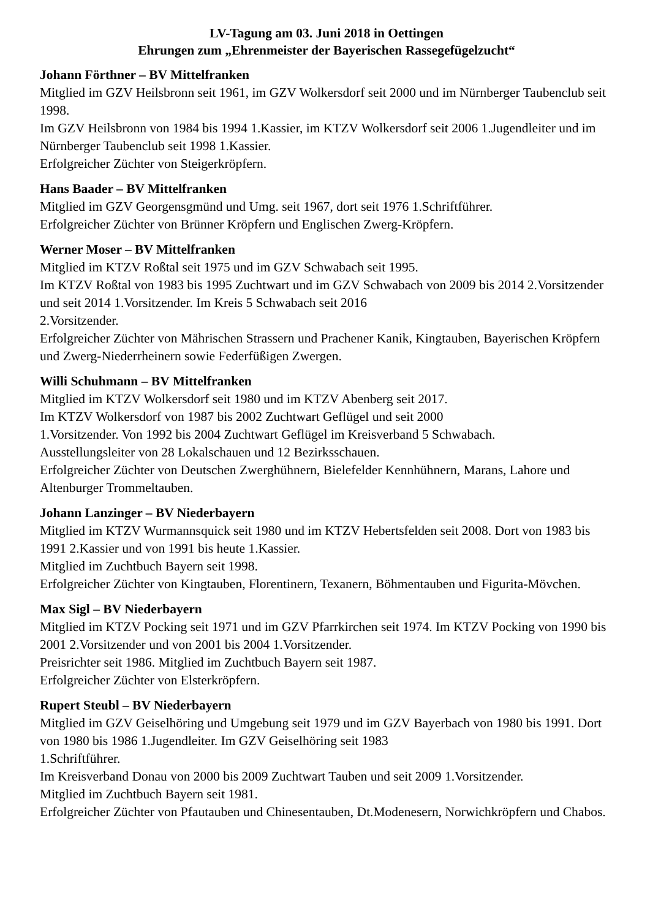LV-Tagung am 03. Juni 2018 in Oettingen
Ehrungen zum „Ehrenmeister der Bayerischen Rassegefügelzucht“
Johann Förthner – BV Mittelfranken
Mitglied im GZV Heilsbronn seit 1961, im GZV Wolkersdorf seit 2000 und im Nürnberger Taubenclub seit 1998.
Im GZV Heilsbronn von 1984 bis 1994 1.Kassier, im KTZV Wolkersdorf seit 2006 1.Jugendleiter und im Nürnberger Taubenclub seit 1998 1.Kassier.
Erfolgreicher Züchter von Steigerkröpfern.
Hans Baader – BV Mittelfranken
Mitglied im GZV Georgensgmünd und Umg. seit 1967, dort seit 1976 1.Schriftführer.
Erfolgreicher Züchter von Brünner Kröpfern und Englischen Zwerg-Kröpfern.
Werner Moser – BV Mittelfranken
Mitglied im KTZV Roßtal seit 1975 und im GZV Schwabach seit 1995.
Im KTZV Roßtal von 1983 bis 1995 Zuchtwart und im GZV Schwabach von 2009 bis 2014 2.Vorsitzender und seit 2014 1.Vorsitzender. Im Kreis 5 Schwabach seit 2016
2.Vorsitzender.
Erfolgreicher Züchter von Mährischen Strassern und Prachener Kanik, Kingtauben, Bayerischen Kröpfern und Zwerg-Niederrheinern sowie Federfüßigen Zwergen.
Willi Schuhmann – BV Mittelfranken
Mitglied im KTZV Wolkersdorf seit 1980 und im KTZV Abenberg seit 2017.
Im KTZV Wolkersdorf von 1987 bis 2002 Zuchtwart Geflügel und seit 2000
1.Vorsitzender. Von 1992 bis 2004 Zuchtwart Geflügel im Kreisverband 5 Schwabach.
Ausstellungsleiter von 28 Lokalschauen und 12 Bezirksschauen.
Erfolgreicher Züchter von Deutschen Zwerghühnern, Bielefelder Kennhühnern, Marans, Lahore und Altenburger Trommeltauben.
Johann Lanzinger – BV Niederbayern
Mitglied im KTZV Wurmannsquick seit 1980 und im KTZV Hebertsfelden seit 2008. Dort von 1983 bis 1991 2.Kassier und von 1991 bis heute 1.Kassier.
Mitglied im Zuchtbuch Bayern seit 1998.
Erfolgreicher Züchter von Kingtauben, Florentinern, Texanern, Böhmentauben und Figurita-Mövchen.
Max Sigl – BV Niederbayern
Mitglied im KTZV Pocking seit 1971 und im GZV Pfarrkirchen seit 1974. Im KTZV Pocking von 1990 bis 2001 2.Vorsitzender und von 2001 bis 2004 1.Vorsitzender.
Preisrichter seit 1986. Mitglied im Zuchtbuch Bayern seit 1987.
Erfolgreicher Züchter von Elsterkröpfern.
Rupert Steubl – BV Niederbayern
Mitglied im GZV Geiselhöring und Umgebung seit 1979 und im GZV Bayerbach von 1980 bis 1991. Dort von 1980 bis 1986 1.Jugendleiter. Im GZV Geiselhöring seit 1983
1.Schriftführer.
Im Kreisverband Donau von 2000 bis 2009 Zuchtwart Tauben und seit 2009 1.Vorsitzender.
Mitglied im Zuchtbuch Bayern seit 1981.
Erfolgreicher Züchter von Pfautauben und Chinesentauben, Dt.Modenesern, Norwichkröpfern und Chabos.